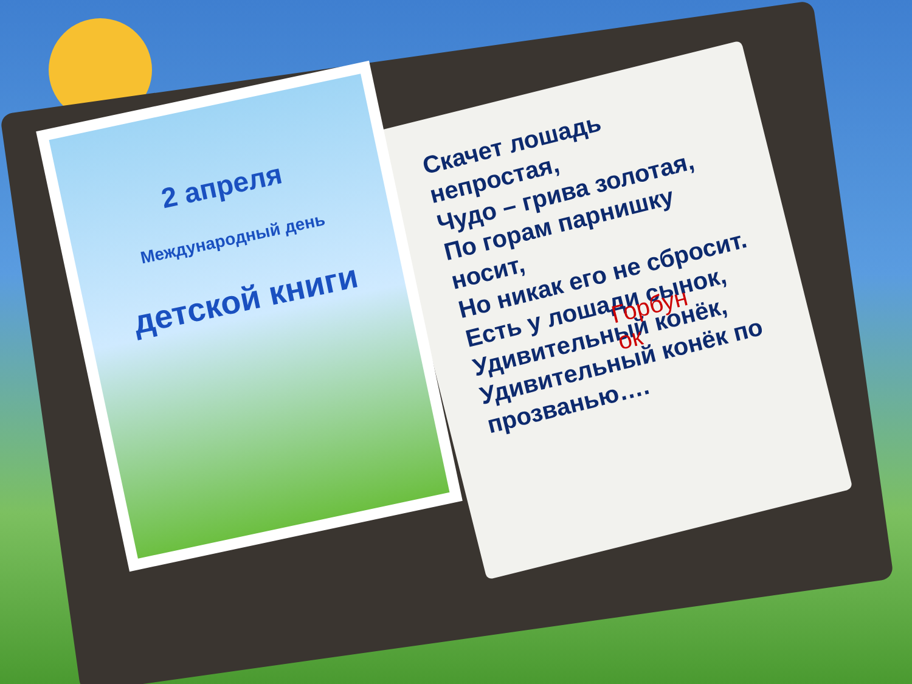2 апреля
Международный день
детской книги
Скачет лошадь
непростая,
Чудо – грива золотая,
По горам парнишку
носит,
Но никак его не сбросит.
Есть у лошади сынок,
Удивительный конёк,
Удивительный конёк по
прозванью….
Горбун
ок